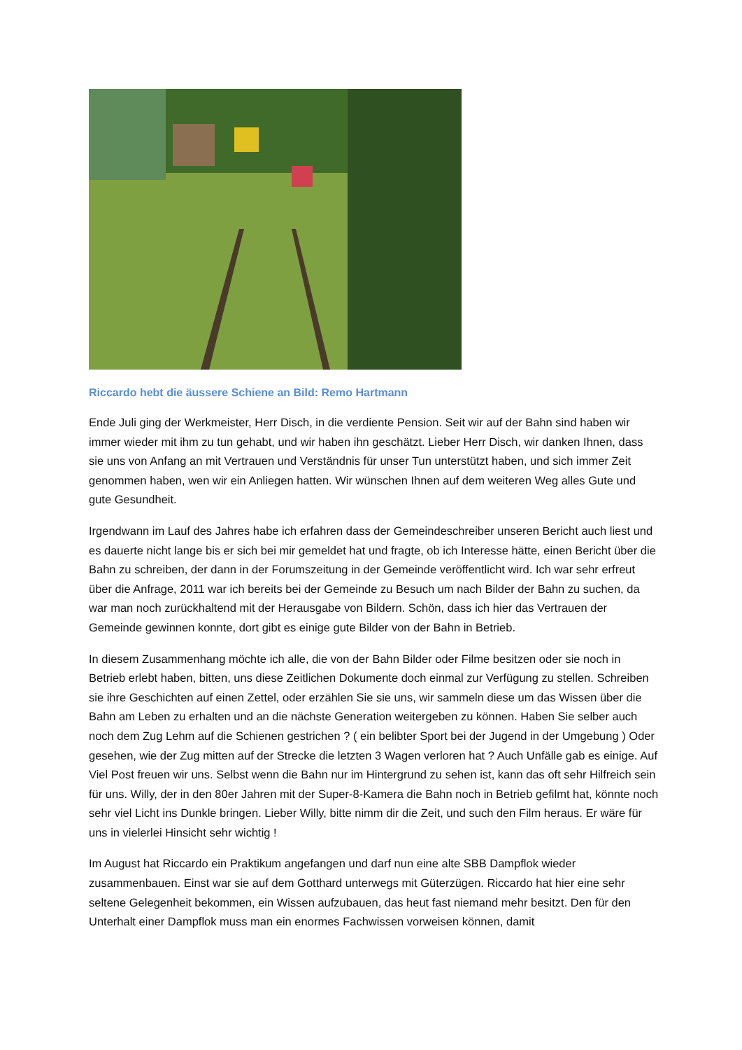Riccardo hebt die äussere Schiene an Bild: Remo Hartmann
Ende Juli ging der Werkmeister, Herr Disch, in die verdiente Pension. Seit wir auf der Bahn sind haben wir immer wieder mit ihm zu tun gehabt, und wir haben ihn geschätzt. Lieber Herr Disch, wir danken Ihnen, dass sie uns von Anfang an mit Vertrauen und Verständnis für unser Tun unterstützt haben, und sich immer Zeit genommen haben, wen wir ein Anliegen hatten. Wir wünschen Ihnen auf dem weiteren Weg alles Gute und gute Gesundheit.
Irgendwann im Lauf des Jahres habe ich erfahren dass der Gemeindeschreiber unseren Bericht auch liest und es dauerte nicht lange bis er sich bei mir gemeldet hat und fragte, ob ich Interesse hätte, einen Bericht über die Bahn zu schreiben, der dann in der Forumszeitung in der Gemeinde veröffentlicht wird. Ich war sehr erfreut über die Anfrage, 2011 war ich bereits bei der Gemeinde zu Besuch um nach Bilder der Bahn zu suchen, da war man noch zurückhaltend mit der Herausgabe von Bildern. Schön, dass ich hier das Vertrauen der Gemeinde gewinnen konnte, dort gibt es einige gute Bilder von der Bahn in Betrieb.
In diesem Zusammenhang möchte ich alle, die von der Bahn Bilder oder Filme besitzen oder sie noch in Betrieb erlebt haben, bitten, uns diese Zeitlichen Dokumente doch einmal zur Verfügung zu stellen. Schreiben sie ihre Geschichten auf einen Zettel, oder erzählen Sie sie uns, wir sammeln diese um das Wissen über die Bahn am Leben zu erhalten und an die nächste Generation weitergeben zu können. Haben Sie selber auch noch dem Zug Lehm auf die Schienen gestrichen ? ( ein belibter Sport bei der Jugend in der Umgebung ) Oder gesehen, wie der Zug mitten auf der Strecke die letzten 3 Wagen verloren hat ? Auch Unfälle gab es einige. Auf Viel Post freuen wir uns. Selbst wenn die Bahn nur im Hintergrund zu sehen ist, kann das oft sehr Hilfreich sein für uns. Willy, der in den 80er Jahren mit der Super-8-Kamera die Bahn noch in Betrieb gefilmt hat, könnte noch sehr viel Licht ins Dunkle bringen. Lieber Willy, bitte nimm dir die Zeit, und such den Film heraus. Er wäre für uns in vielerlei Hinsicht sehr wichtig !
Im August hat Riccardo ein Praktikum angefangen und darf nun eine alte SBB Dampflok wieder zusammenbauen. Einst war sie auf dem Gotthard unterwegs mit Güterzügen. Riccardo hat hier eine sehr seltene Gelegenheit bekommen, ein Wissen aufzubauen, das heut fast niemand mehr besitzt. Den für den Unterhalt einer Dampflok muss man ein enormes Fachwissen vorweisen können, damit